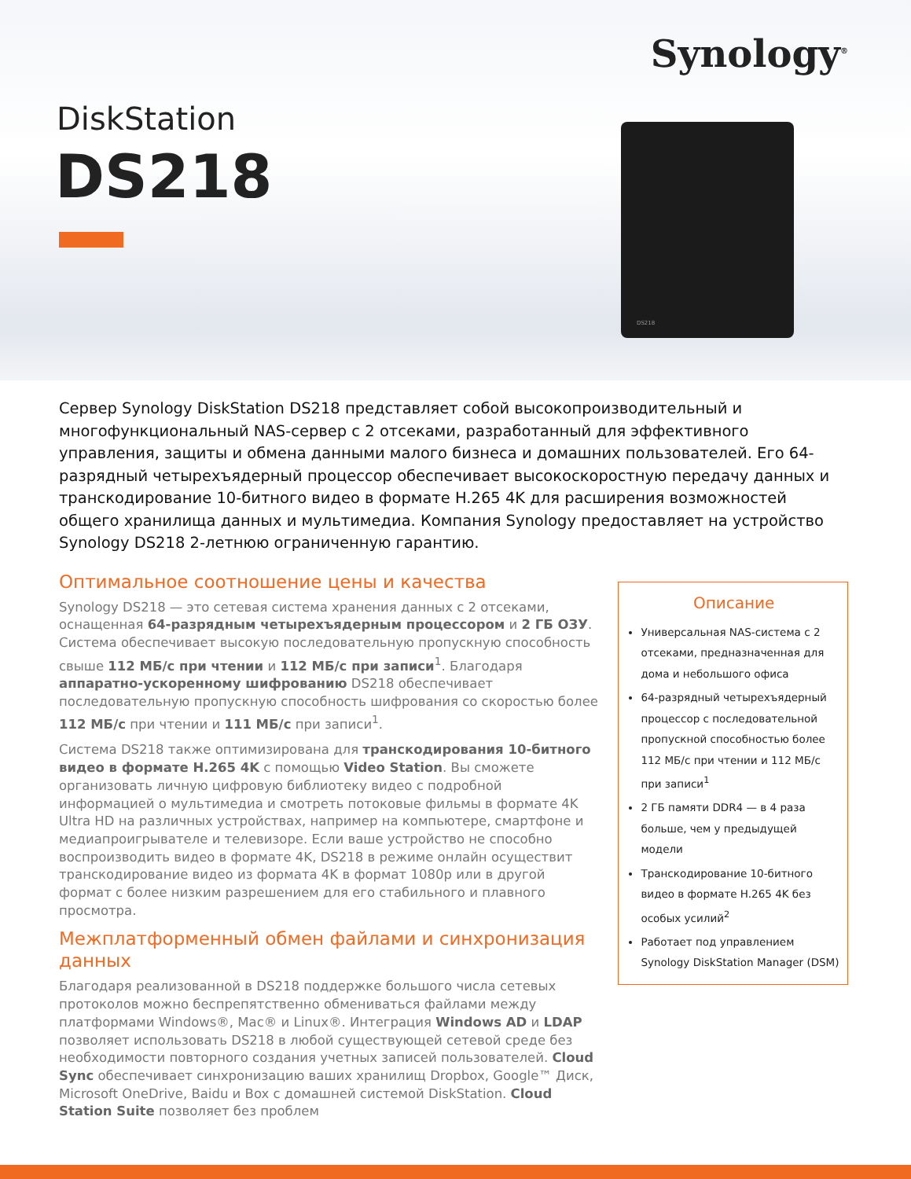Synology<sup>®</sup>
DiskStation
DS218
DS218
Сервер Synology DiskStation DS218 представляет собой высокопроизводительный и многофункциональный NAS-сервер с 2 отсеками, разработанный для эффективного управления, защиты и обмена данными малого бизнеса и домашних пользователей. Его 64-разрядный четырехъядерный процессор обеспечивает высокоскоростную передачу данных и транскодирование 10-битного видео в формате H.265 4K для расширения возможностей общего хранилища данных и мультимедиа. Компания Synology предоставляет на устройство Synology DS218 2-летнюю ограниченную гарантию.
Оптимальное соотношение цены и качества
Synology DS218 — это сетевая система хранения данных с 2 отсеками, оснащенная 64-разрядным четырехъядерным процессором и 2 ГБ ОЗУ. Система обеспечивает высокую последовательную пропускную способность свыше 112 МБ/с при чтении и 112 МБ/с при записи<sup>1</sup>. Благодаря аппаратно-ускоренному шифрованию DS218 обеспечивает последовательную пропускную способность шифрования со скоростью более 112 МБ/с при чтении и 111 МБ/с при записи<sup>1</sup>.
Система DS218 также оптимизирована для транскодирования 10-битного видео в формате H.265 4K с помощью Video Station. Вы сможете организовать личную цифровую библиотеку видео с подробной информацией о мультимедиа и смотреть потоковые фильмы в формате 4K Ultra HD на различных устройствах, например на компьютере, смартфоне и медиапроигрывателе и телевизоре. Если ваше устройство не способно воспроизводить видео в формате 4K, DS218 в режиме онлайн осуществит транскодирование видео из формата 4K в формат 1080p или в другой формат с более низким разрешением для его стабильного и плавного просмотра.
Межплатформенный обмен файлами и синхронизация данных
Благодаря реализованной в DS218 поддержке большого числа сетевых протоколов можно беспрепятственно обмениваться файлами между платформами Windows®, Mac® и Linux®. Интеграция Windows AD и LDAP позволяет использовать DS218 в любой существующей сетевой среде без необходимости повторного создания учетных записей пользователей. Cloud Sync обеспечивает синхронизацию ваших хранилищ Dropbox, Google™ Диск, Microsoft OneDrive, Baidu и Box с домашней системой DiskStation. Cloud Station Suite позволяет без проблем
Описание
Универсальная NAS-система с 2 отсеками, предназначенная для дома и небольшого офиса
64-разрядный четырехъядерный процессор с последовательной пропускной способностью более 112 МБ/с при чтении и 112 МБ/с при записи<sup>1</sup>
2 ГБ памяти DDR4 — в 4 раза больше, чем у предыдущей модели
Транскодирование 10-битного видео в формате H.265 4K без особых усилий<sup>2</sup>
Работает под управлением Synology DiskStation Manager (DSM)